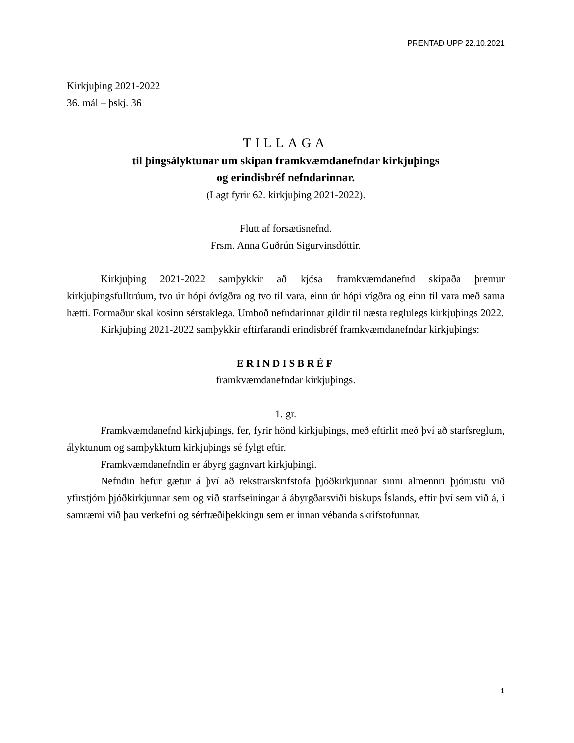PRENTAÐ UPP 22.10.2021
Kirkjuþing 2021-2022
36. mál – þskj. 36
TILLAGA
til þingsályktunar um skipan framkvæmdanefndar kirkjuþings
og erindisbréf nefndarinnar.
(Lagt fyrir 62. kirkjuþing 2021-2022).
Flutt af forsætisnefnd.
Frsm. Anna Guðrún Sigurvinsdóttir.
Kirkjuþing 2021-2022 samþykkir að kjósa framkvæmdanefnd skipaða þremur kirkjuþingsfulltrúum, tvo úr hópi óvígðra og tvo til vara, einn úr hópi vígðra og einn til vara með sama hætti. Formaður skal kosinn sérstaklega. Umboð nefndarinnar gildir til næsta reglulegs kirkjuþings 2022.
Kirkjuþing 2021-2022 samþykkir eftirfarandi erindisbréf framkvæmdanefndar kirkjuþings:
ERINDISBRÉF
framkvæmdanefndar kirkjuþings.
1. gr.
Framkvæmdanefnd kirkjuþings, fer, fyrir hönd kirkjuþings, með eftirlit með því að starfsreglum, ályktunum og samþykktum kirkjuþings sé fylgt eftir.
Framkvæmdanefndin er ábyrg gagnvart kirkjuþingi.
Nefndin hefur gætur á því að rekstrarskrifstofa þjóðkirkjunnar sinni almennri þjónustu við yfirstjórn þjóðkirkjunnar sem og við starfseiningar á ábyrgðarsviði biskups Íslands, eftir því sem við á, í samræmi við þau verkefni og sérfræðiþekkingu sem er innan vébanda skrifstofunnar.
1